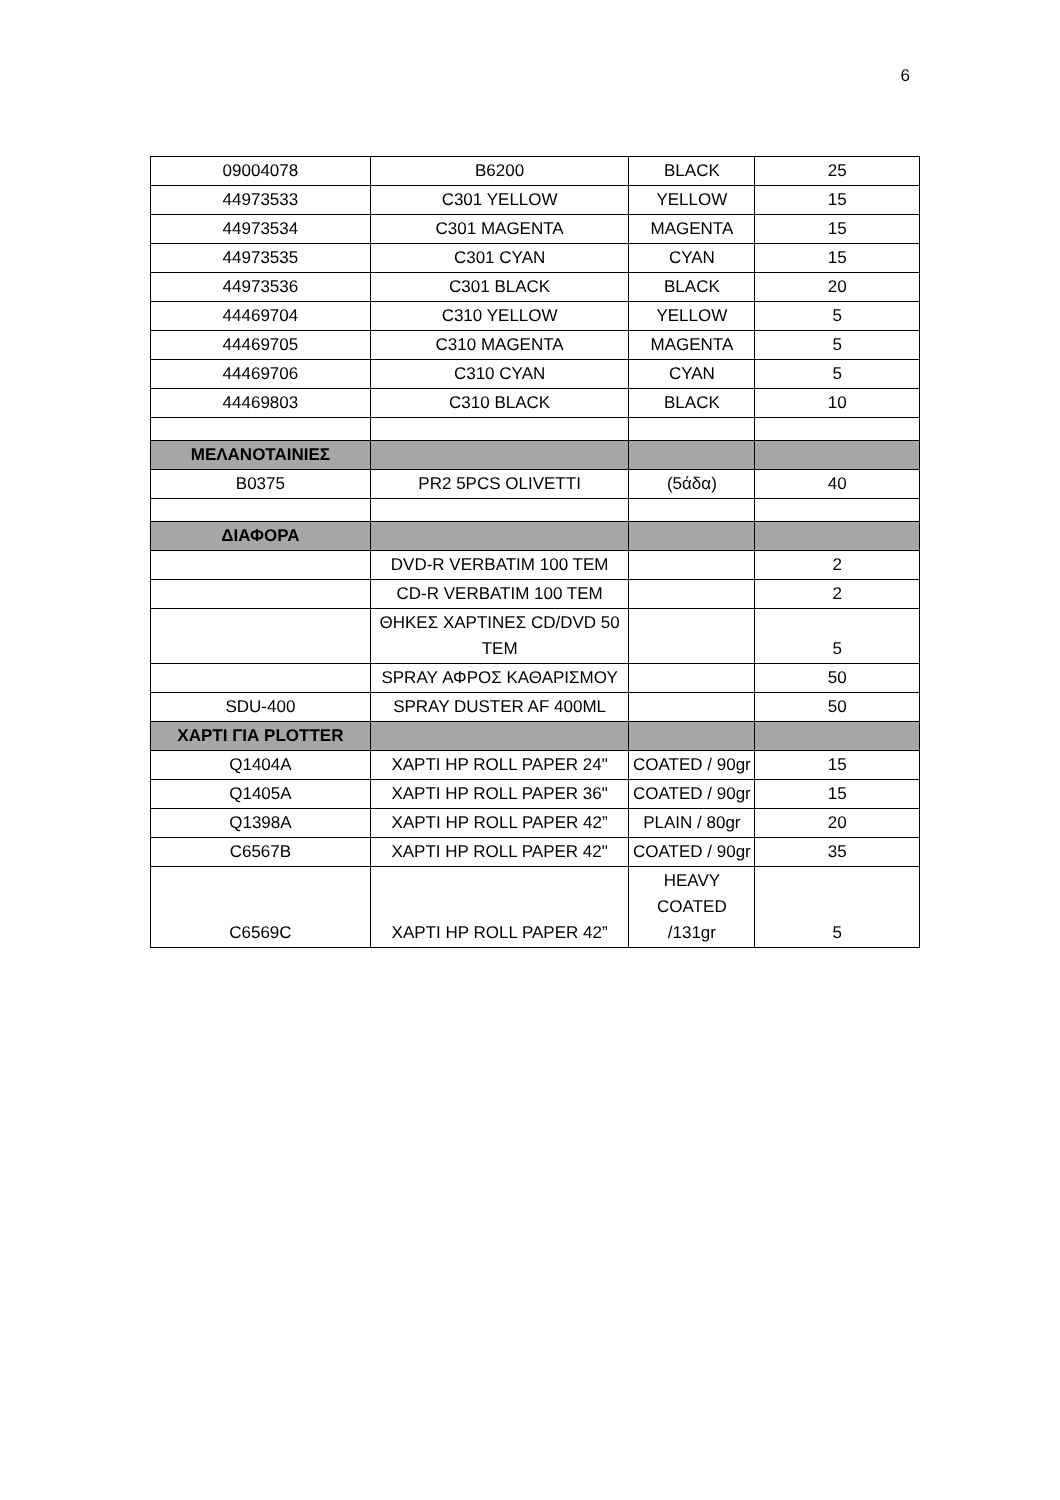6
| 09004078 | B6200 | BLACK | 25 |
| 44973533 | C301 YELLOW | YELLOW | 15 |
| 44973534 | C301 MAGENTA | MAGENTA | 15 |
| 44973535 | C301 CYAN | CYAN | 15 |
| 44973536 | C301 BLACK | BLACK | 20 |
| 44469704 | C310 YELLOW | YELLOW | 5 |
| 44469705 | C310 MAGENTA | MAGENTA | 5 |
| 44469706 | C310 CYAN | CYAN | 5 |
| 44469803 | C310 BLACK | BLACK | 10 |
| ΜΕΛΑΝΟΤΑΙΝΙΕΣ | | | |
| B0375 | PR2 5PCS OLIVETTI | (5άδα) | 40 |
| ΔΙΑΦΟΡΑ | | | |
| | DVD-R VERBATIM 100 TEM | | 2 |
| | CD-R VERBATIM 100 TEM | | 2 |
| | ΘΗΚΕΣ ΧΑΡΤΙΝΕΣ CD/DVD 50 TEM | | 5 |
| | SPRAY ΑΦΡΟΣ ΚΑΘΑΡΙΣΜΟΥ | | 50 |
| SDU-400 | SPRAY DUSTER AF 400ML | | 50 |
| ΧΑΡΤΙ ΓΙΑ PLOTTER | | | |
| Q1404A | ΧΑΡΤΙ HP ROLL PAPER 24" | COATED / 90gr | 15 |
| Q1405A | ΧΑΡΤΙ HP ROLL PAPER 36" | COATED / 90gr | 15 |
| Q1398A | ΧΑΡΤΙ HP ROLL PAPER 42” | PLAIN / 80gr | 20 |
| C6567B | ΧΑΡΤΙ HP ROLL PAPER 42" | COATED / 90gr | 35 |
| C6569C | ΧΑΡΤΙ HP ROLL PAPER 42” | HEAVY COATED /131gr | 5 |